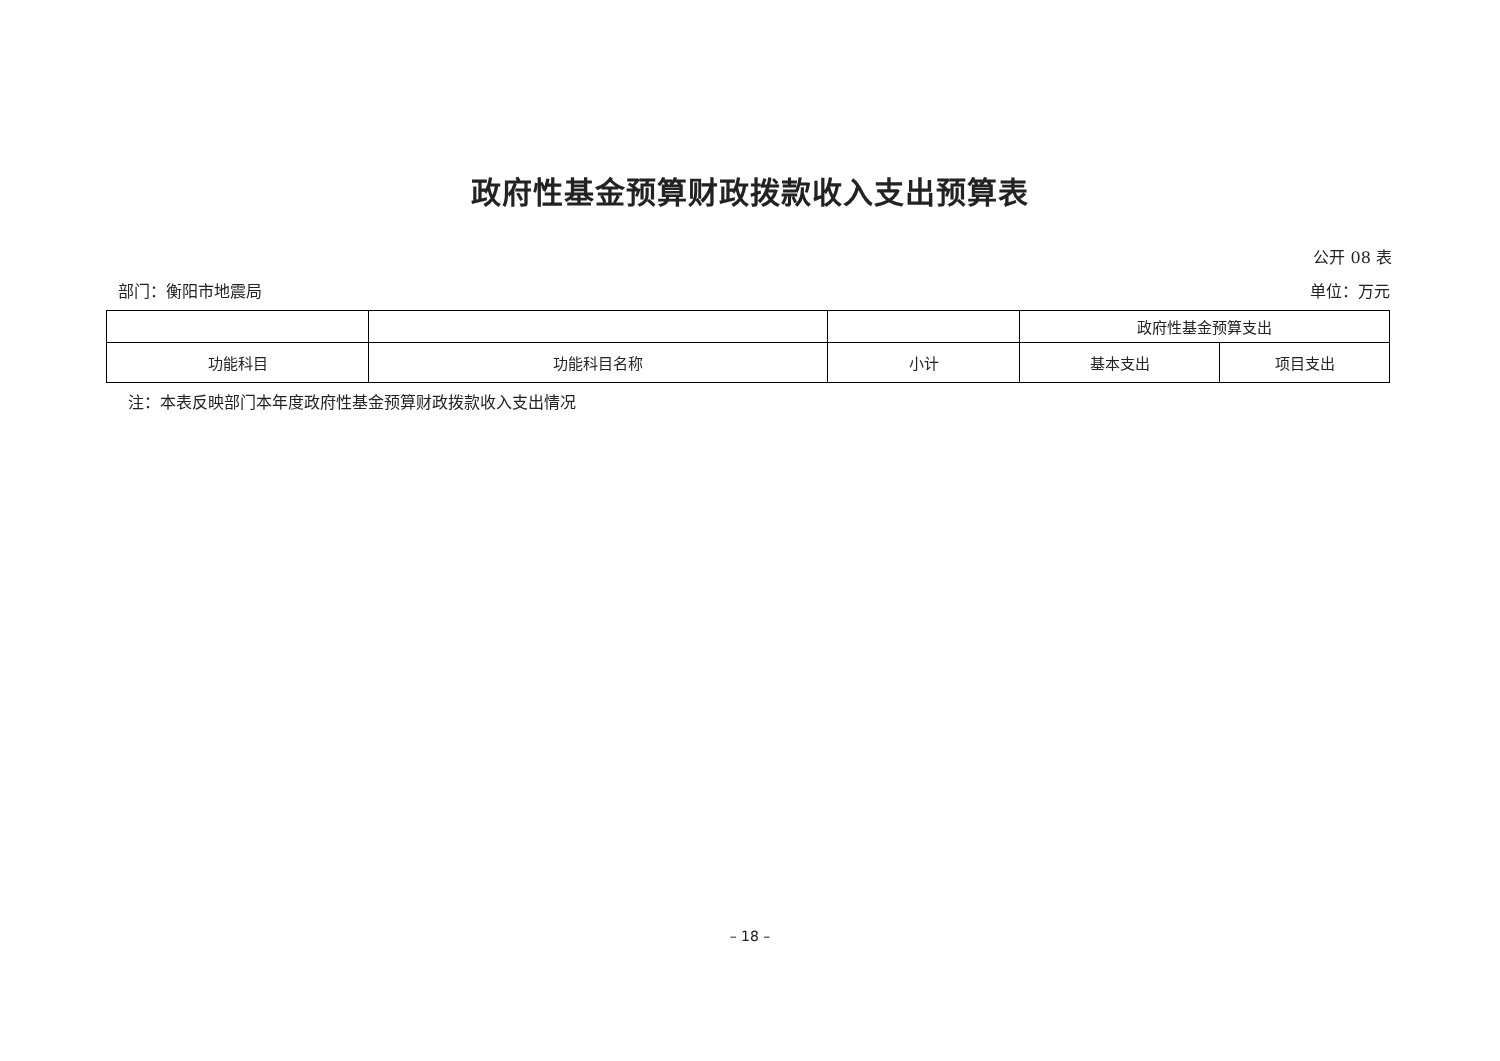政府性基金预算财政拨款收入支出预算表
公开 08 表
部门：衡阳市地震局 单位：万元
| | | | 政府性基金预算支出 | |
| --- | --- | --- | --- | --- |
| 功能科目 | 功能科目名称 | 小计 | 基本支出 | 项目支出 |
注：本表反映部门本年度政府性基金预算财政拨款收入支出情况
– 18 –